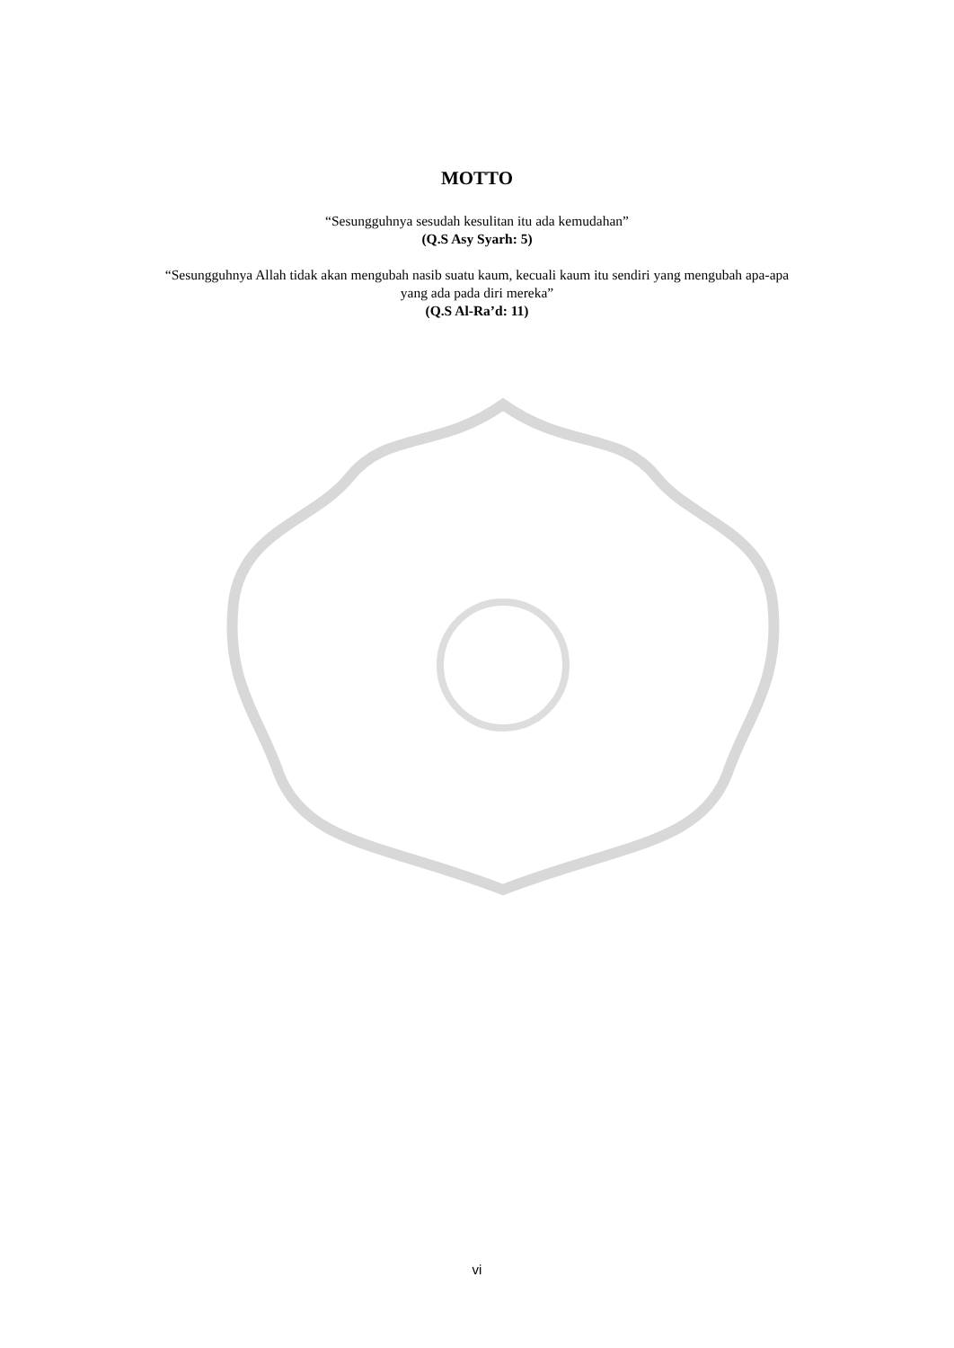MOTTO
“Sesungguhnya sesudah kesulitan itu ada kemudahan”
(Q.S Asy Syarh: 5)
“Sesungguhnya Allah tidak akan mengubah nasib suatu kaum, kecuali kaum itu sendiri yang mengubah apa-apa
yang ada pada diri mereka”
(Q.S Al-Ra’d: 11)
vi